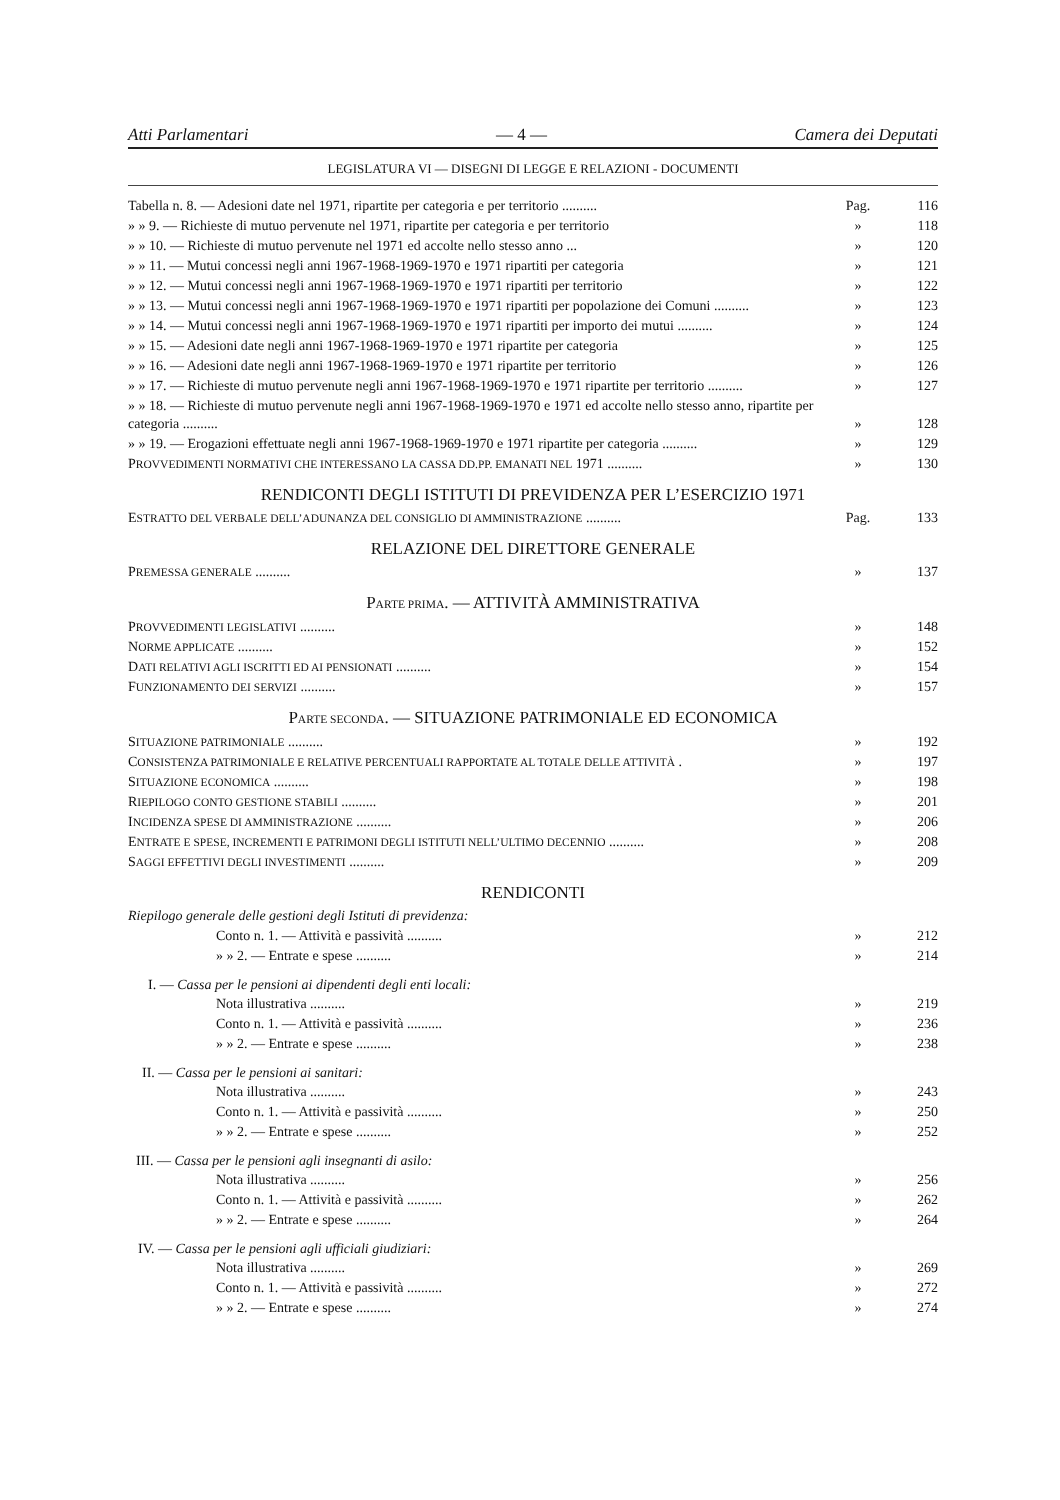Atti Parlamentari — 4 — Camera dei Deputati
LEGISLATURA VI — DISEGNI DI LEGGE E RELAZIONI - DOCUMENTI
| Tabella n. 8. — Adesioni date nel 1971, ripartite per categoria e per territorio .......... | Pag. | 116 |
| » » 9. — Richieste di mutuo pervenute nel 1971, ripartite per categoria e per territorio | » | 118 |
| » » 10. — Richieste di mutuo pervenute nel 1971 ed accolte nello stesso anno ... | » | 120 |
| » » 11. — Mutui concessi negli anni 1967-1968-1969-1970 e 1971 ripartiti per categoria | » | 121 |
| » » 12. — Mutui concessi negli anni 1967-1968-1969-1970 e 1971 ripartiti per territorio | » | 122 |
| » » 13. — Mutui concessi negli anni 1967-1968-1969-1970 e 1971 ripartiti per popolazione dei Comuni .......... | » | 123 |
| » » 14. — Mutui concessi negli anni 1967-1968-1969-1970 e 1971 ripartiti per importo dei mutui .......... | » | 124 |
| » » 15. — Adesioni date negli anni 1967-1968-1969-1970 e 1971 ripartite per categoria | » | 125 |
| » » 16. — Adesioni date negli anni 1967-1968-1969-1970 e 1971 ripartite per territorio | » | 126 |
| » » 17. — Richieste di mutuo pervenute negli anni 1967-1968-1969-1970 e 1971 ripartite per territorio .......... | » | 127 |
| » » 18. — Richieste di mutuo pervenute negli anni 1967-1968-1969-1970 e 1971 ed accolte nello stesso anno, ripartite per categoria .......... | » | 128 |
| » » 19. — Erogazioni effettuate negli anni 1967-1968-1969-1970 e 1971 ripartite per categoria .......... | » | 129 |
| P ROVVEDIMENTI NORMATIVI CHE INTERESSANO LA CASSA DD.PP. EMANATI NEL 1971 .......... | » | 130 |
| RENDICONTI DEGLI ISTITUTI DI PREVIDENZA PER L’ESERCIZIO 1971 | | |
| E STRATTO DEL VERBALE DELL’ADUNANZA DEL CONSIGLIO DI AMMINISTRAZIONE .......... | Pag. | 133 |
| RELAZIONE DEL DIRETTORE GENERALE | | |
| P REMESSA GENERALE .......... | » | 137 |
| P ARTE PRIMA . — ATTIVITÀ AMMINISTRATIVA | | |
| P ROVVEDIMENTI LEGISLATIVI .......... | » | 148 |
| N ORME APPLICATE .......... | » | 152 |
| D ATI RELATIVI AGLI ISCRITTI ED AI PENSIONATI .......... | » | 154 |
| F UNZIONAMENTO DEI SERVIZI .......... | » | 157 |
| P ARTE SECONDA . — SITUAZIONE PATRIMONIALE ED ECONOMICA | | |
| S ITUAZIONE PATRIMONIALE .......... | » | 192 |
| C ONSISTENZA PATRIMONIALE E RELATIVE PERCENTUALI RAPPORTATE AL TOTALE DELLE ATTIVITÀ . | » | 197 |
| S ITUAZIONE ECONOMICA .......... | » | 198 |
| R IEPILOGO CONTO GESTIONE STABILI .......... | » | 201 |
| I NCIDENZA SPESE DI AMMINISTRAZIONE .......... | » | 206 |
| E NTRATE E SPESE, INCREMENTI E PATRIMONI DEGLI ISTITUTI NELL’ULTIMO DECENNIO .......... | » | 208 |
| S AGGI EFFETTIVI DEGLI INVESTIMENTI .......... | » | 209 |
| RENDICONTI | | |
| Riepilogo generale delle gestioni degli Istituti di previdenza: | | |
| Conto n. 1. — Attività e passività .......... | » | 212 |
| » » 2. — Entrate e spese .......... | » | 214 |
| I. — Cassa per le pensioni ai dipendenti degli enti locali: | | |
| Nota illustrativa .......... | » | 219 |
| Conto n. 1. — Attività e passività .......... | » | 236 |
| » » 2. — Entrate e spese .......... | » | 238 |
| II. — Cassa per le pensioni ai sanitari: | | |
| Nota illustrativa .......... | » | 243 |
| Conto n. 1. — Attività e passività .......... | » | 250 |
| » » 2. — Entrate e spese .......... | » | 252 |
| III. — Cassa per le pensioni agli insegnanti di asilo: | | |
| Nota illustrativa .......... | » | 256 |
| Conto n. 1. — Attività e passività .......... | » | 262 |
| » » 2. — Entrate e spese .......... | » | 264 |
| IV. — Cassa per le pensioni agli ufficiali giudiziari: | | |
| Nota illustrativa .......... | » | 269 |
| Conto n. 1. — Attività e passività .......... | » | 272 |
| » » 2. — Entrate e spese .......... | » | 274 |